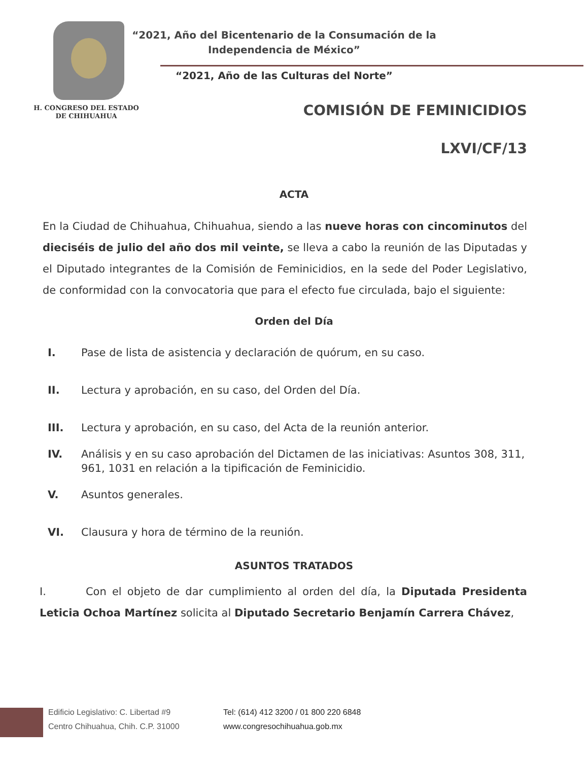“2021, Año del Bicentenario de la Consumación de la
Independencia de México”
“2021, Año de las Culturas del Norte”
H. CONGRESO DEL ESTADO
DE CHIHUAHUA
COMISIÓN DE FEMINICIDIOS
LXVI/CF/13
ACTA
En la Ciudad de Chihuahua, Chihuahua, siendo a las nueve horas con cincominutos del dieciséis de julio del año dos mil veinte, se lleva a cabo la reunión de las Diputadas y el Diputado integrantes de la Comisión de Feminicidios, en la sede del Poder Legislativo, de conformidad con la convocatoria que para el efecto fue circulada, bajo el siguiente:
Orden del Día
I. Pase de lista de asistencia y declaración de quórum, en su caso.
II. Lectura y aprobación, en su caso, del Orden del Día.
III. Lectura y aprobación, en su caso, del Acta de la reunión anterior.
IV. Análisis y en su caso aprobación del Dictamen de las iniciativas: Asuntos 308, 311, 961, 1031 en relación a la tipificación de Feminicidio.
V. Asuntos generales.
VI. Clausura y hora de término de la reunión.
ASUNTOS TRATADOS
I. Con el objeto de dar cumplimiento al orden del día, la Diputada Presidenta Leticia Ochoa Martínez solicita al Diputado Secretario Benjamín Carrera Chávez,
Edificio Legislativo: C. Libertad #9
Centro Chihuahua, Chih. C.P. 31000
Tel: (614) 412 3200 / 01 800 220 6848
www.congresochihuahua.gob.mx